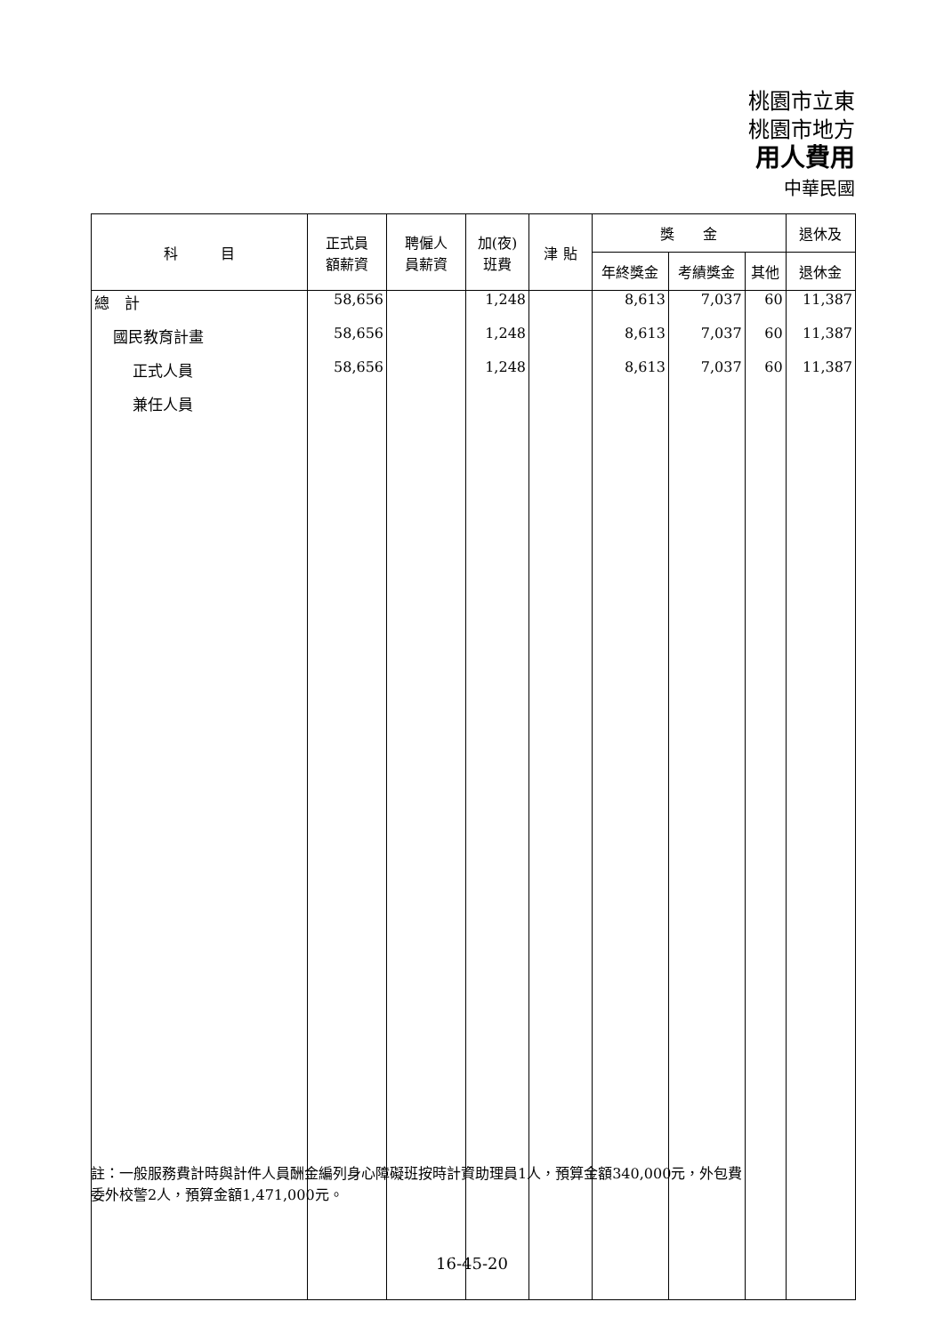桃園市立東
桃園市地方
用人費用
中華民國
| 科 目 | 正式員 額薪資 | 聘僱人 員薪資 | 加(夜) 班費 | 津 貼 | 獎 金 | | | 退休及 |
| --- | --- | --- | --- | --- | --- | --- | --- | --- |
| | | | | | 年終獎金 | 考績獎金 | 其他 | 退休金 |
| 總 計 | 58,656 | | 1,248 | | 8,613 | 7,037 | 60 | 11,387 |
| 國民教育計畫 | 58,656 | | 1,248 | | 8,613 | 7,037 | 60 | 11,387 |
| 正式人員 | 58,656 | | 1,248 | | 8,613 | 7,037 | 60 | 11,387 |
| 兼任人員 | | | | | | | | |
註：一般服務費計時與計件人員酬金編列身心障礙班按時計資助理員1人，預算金額340,000元，外包費
委外校警2人，預算金額1,471,000元。
16-45-20